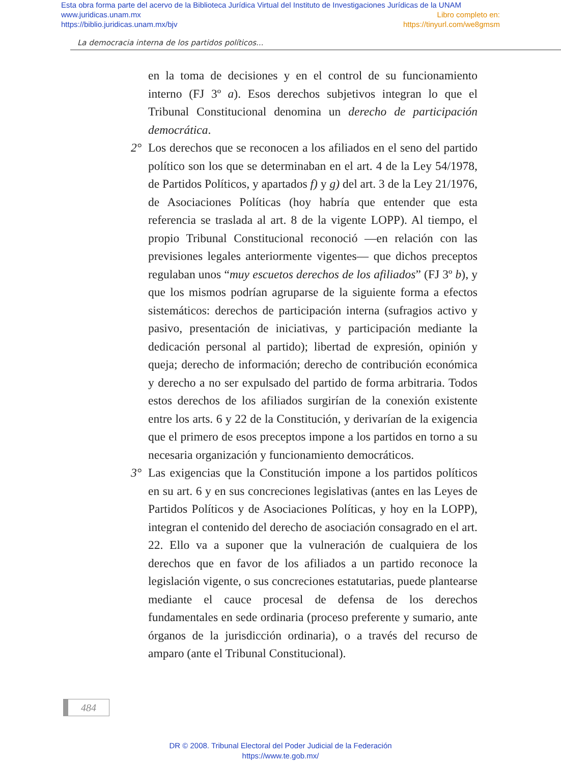Esta obra forma parte del acervo de la Biblioteca Jurídica Virtual del Instituto de Investigaciones Jurídicas de la UNAM
www.juridicas.unam.mx Libro completo en:
https://biblio.juridicas.unam.mx/bjv https://tinyurl.com/we8gmsm
La democracia interna de los partidos políticos...
en la toma de decisiones y en el control de su funcionamiento interno (FJ 3º a). Esos derechos subjetivos integran lo que el Tribunal Constitucional denomina un derecho de participación democrática.
2° Los derechos que se reconocen a los afiliados en el seno del partido político son los que se determinaban en el art. 4 de la Ley 54/1978, de Partidos Políticos, y apartados f) y g) del art. 3 de la Ley 21/1976, de Asociaciones Políticas (hoy habría que entender que esta referencia se traslada al art. 8 de la vigente LOPP). Al tiempo, el propio Tribunal Constitucional reconoció —en relación con las previsiones legales anteriormente vigentes— que dichos preceptos regulaban unos “muy escuetos derechos de los afiliados” (FJ 3º b), y que los mismos podrían agruparse de la siguiente forma a efectos sistemáticos: derechos de participación interna (sufragios activo y pasivo, presentación de iniciativas, y participación mediante la dedicación personal al partido); libertad de expresión, opinión y queja; derecho de información; derecho de contribución económica y derecho a no ser expulsado del partido de forma arbitraria. Todos estos derechos de los afiliados surgirían de la conexión existente entre los arts. 6 y 22 de la Constitución, y derivarían de la exigencia que el primero de esos preceptos impone a los partidos en torno a su necesaria organización y funcionamiento democráticos.
3° Las exigencias que la Constitución impone a los partidos políticos en su art. 6 y en sus concreciones legislativas (antes en las Leyes de Partidos Políticos y de Asociaciones Políticas, y hoy en la LOPP), integran el contenido del derecho de asociación consagrado en el art. 22. Ello va a suponer que la vulneración de cualquiera de los derechos que en favor de los afiliados a un partido reconoce la legislación vigente, o sus concreciones estatutarias, puede plantearse mediante el cauce procesal de defensa de los derechos fundamentales en sede ordinaria (proceso preferente y sumario, ante órganos de la jurisdicción ordinaria), o a través del recurso de amparo (ante el Tribunal Constitucional).
484
DR © 2008. Tribunal Electoral del Poder Judicial de la Federación
https://www.te.gob.mx/